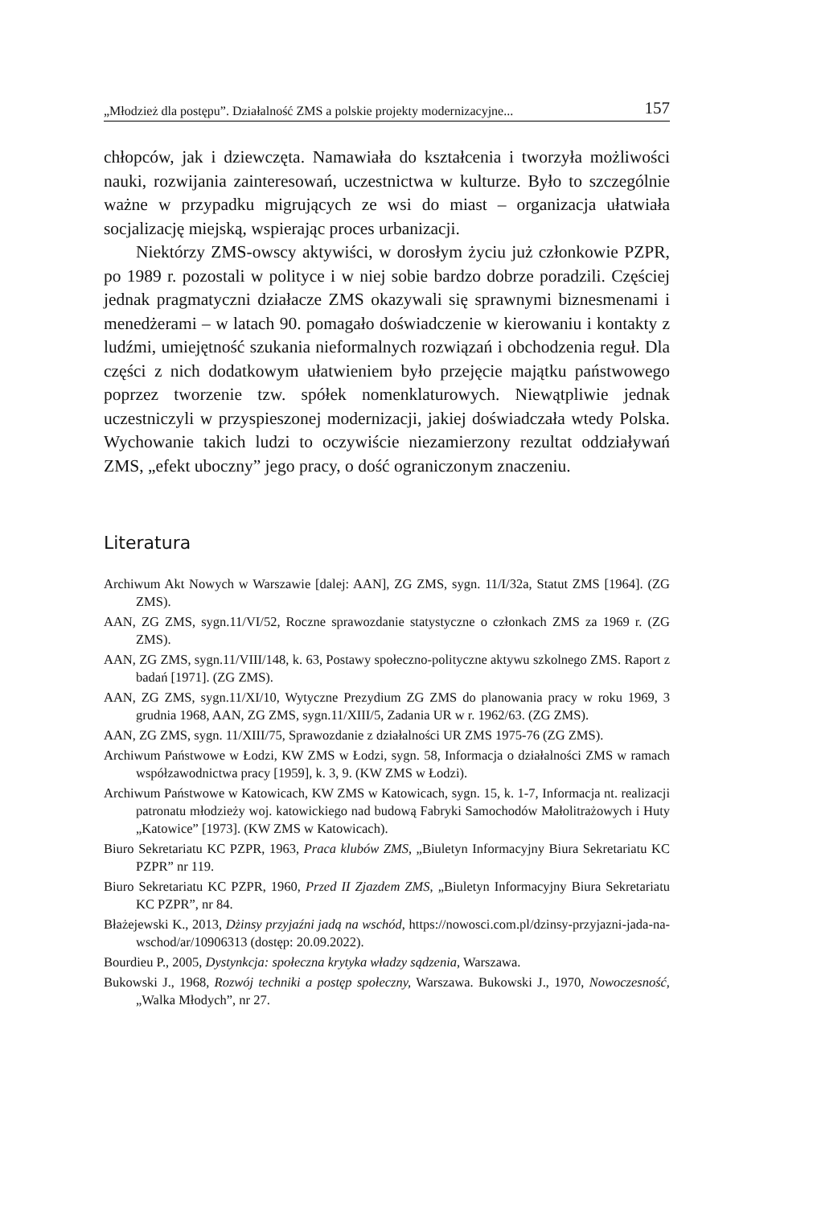„Młodzież dla postępu”. Działalność ZMS a polskie projekty modernizacyjne... 157
chłopców, jak i dziewczęta. Namawiała do kształcenia i tworzyła możliwości nauki, rozwijania zainteresowań, uczestnictwa w kulturze. Było to szczególnie ważne w przypadku migrujących ze wsi do miast – organizacja ułatwiała socjalizację miejską, wspierając proces urbanizacji.
Niektórzy ZMS-owscy aktywiści, w dorosłym życiu już członkowie PZPR, po 1989 r. pozostali w polityce i w niej sobie bardzo dobrze poradzili. Częściej jednak pragmatyczni działacze ZMS okazywali się sprawnymi biznesmenami i menedżerami – w latach 90. pomagało doświadczenie w kierowaniu i kontakty z ludźmi, umiejętność szukania nieformalnych rozwiązań i obchodzenia reguł. Dla części z nich dodatkowym ułatwieniem było przejęcie majątku państwowego poprzez tworzenie tzw. spółek nomenklaturowych. Niewątpliwie jednak uczestniczyli w przyspieszonej modernizacji, jakiej doświadczała wtedy Polska. Wychowanie takich ludzi to oczywiście niezamierzony rezultat oddziaływań ZMS, „efekt uboczny” jego pracy, o dość ograniczonym znaczeniu.
Literatura
Archiwum Akt Nowych w Warszawie [dalej: AAN], ZG ZMS, sygn. 11/I/32a, Statut ZMS [1964]. (ZG ZMS).
AAN, ZG ZMS, sygn.11/VI/52, Roczne sprawozdanie statystyczne o członkach ZMS za 1969 r. (ZG ZMS).
AAN, ZG ZMS, sygn.11/VIII/148, k. 63, Postawy społeczno-polityczne aktywu szkolnego ZMS. Raport z badań [1971]. (ZG ZMS).
AAN, ZG ZMS, sygn.11/XI/10, Wytyczne Prezydium ZG ZMS do planowania pracy w roku 1969, 3 grudnia 1968, AAN, ZG ZMS, sygn.11/XIII/5, Zadania UR w r. 1962/63. (ZG ZMS).
AAN, ZG ZMS, sygn. 11/XIII/75, Sprawozdanie z działalności UR ZMS 1975-76 (ZG ZMS).
Archiwum Państwowe w Łodzi, KW ZMS w Łodzi, sygn. 58, Informacja o działalności ZMS w ramach współzawodnictwa pracy [1959], k. 3, 9. (KW ZMS w Łodzi).
Archiwum Państwowe w Katowicach, KW ZMS w Katowicach, sygn. 15, k. 1-7, Informacja nt. realizacji patronatu młodzieży woj. katowickiego nad budową Fabryki Samochodów Małolitrażowych i Huty „Katowice” [1973]. (KW ZMS w Katowicach).
Biuro Sekretariatu KC PZPR, 1963, Praca klubów ZMS, „Biuletyn Informacyjny Biura Sekretariatu KC PZPR” nr 119.
Biuro Sekretariatu KC PZPR, 1960, Przed II Zjazdem ZMS, „Biuletyn Informacyjny Biura Sekretariatu KC PZPR”, nr 84.
Błażejewski K., 2013, Dżinsy przyjaźni jadą na wschód, https://nowosci.com.pl/dzinsy-przyjazni-jada-na-wschod/ar/10906313 (dostęp: 20.09.2022).
Bourdieu P., 2005, Dystynkcja: społeczna krytyka władzy sądzenia, Warszawa.
Bukowski J., 1968, Rozwój techniki a postęp społeczny, Warszawa. Bukowski J., 1970, Nowoczesność, „Walka Młodych”, nr 27.